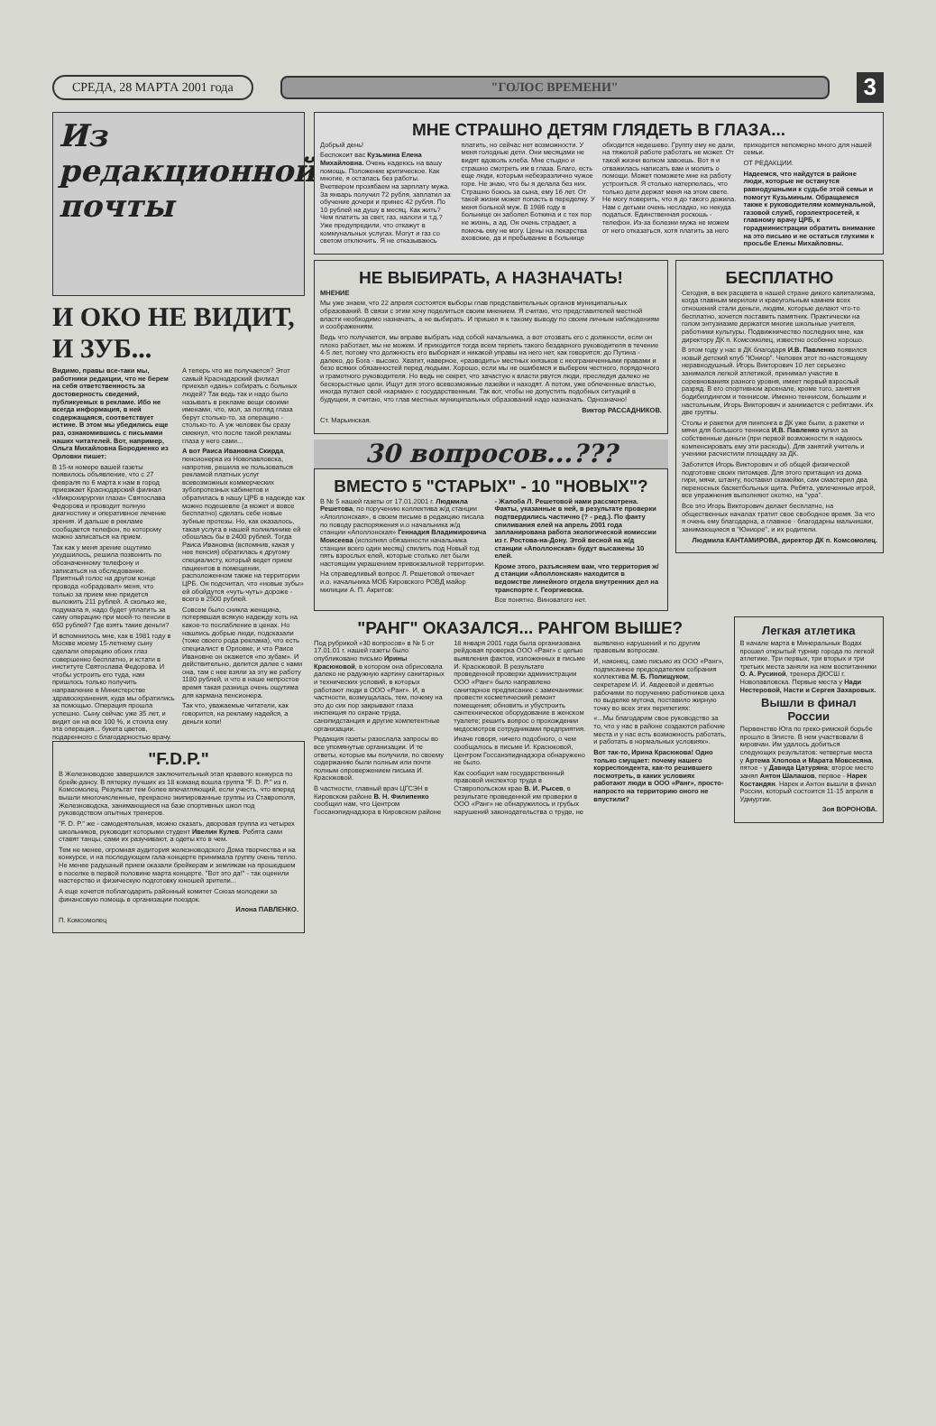СРЕДА, 28 МАРТА 2001 года "ГОЛОС ВРЕМЕНИ"
3
Из редакционной почты
И ОКО НЕ ВИДИТ, И ЗУБ...
Видимо, правы все-таки мы, работники редакции, что не берем на себя ответственность за достоверность сведений, публикуемых в рекламе. Ибо не всегда информация, в ней содержащаяся, соответствует истине. В этом мы убедились еще раз, ознакомившись с письмами наших читателей. Вот, например, Ольга Михайловна Бородиенко из Орловки пишет:
В 15-м номере вашей газеты появилось объявление, что с 27 февраля по 6 марта к нам в город приезжает Краснодарский филиал «Микрохирургии глаза» Святослава Федорова и проводит полную диагностику и оперативное лечение зрения. И дальше в рекламе сообщается телефон, по которому можно записаться на прием.
Так как у меня зрение ощутимо ухудшилось, решила позвонить по обозначенному телефону и записаться на обследование. Приятный голос на другом конце провода «обрадовал» меня, что только за прием мне придется выложить 211 рублей. А сколько же, подумала я, надо будет уплатить за саму операцию при моей-то пенсии в 650 рублей? Где взять такие деньги?
И вспомнилось мне, как в 1981 году в Москве моему 15-летнему сыну сделали операцию обоих глаз совершенно бесплатно, и кстати в институте Святослава Федорова. И чтобы устроить его туда, нам пришлось только получить направление в Министерстве здравоохранения, куда мы обратились за помощью. Операция прошла успешно. Сыну сейчас уже 35 лет, и видит он на все 100 %, и стоила ему эта операция... букета цветов, подаренного с благодарностью врачу.
А теперь что же получается? Этот самый Краснодарский филиал приехал «дань» собирать с больных людей? Так ведь так и надо было называть в рекламе вещи своими именами, что, мол, за погляд глаза берут столько-то, за операцию - столько-то. А уж человек бы сразу смекнул, что после такой рекламы глаза у него сами...
А вот Раиса Ивановна Скирда, пенсионерка из Новопавловска, напротив, решила не пользоваться рекламой платных услуг всевозможных коммерческих зубопротезных кабинетов и обратилась в нашу ЦРБ в надежде как можно подешевле (а может и вовсе бесплатно) сделать себе новые зубные протезы. Но, как оказалось, такая услуга в нашей поликлинике ей обошлась бы в 2400 рублей. Тогда Раиса Ивановна (вспомнив, какая у нее пенсия) обратилась к другому специалисту, который ведет прием пациентов в помещении, расположенном также на территории ЦРБ. Он подсчитал, что «новые зубы» ей обойдутся «чуть-чуть» дороже - всего в 2500 рублей.
Совсем было сникла женщина, потерявшая всякую надежду хоть на какое-то послабление в ценах. Но нашлись добрые люди, подсказали (тоже своего рода реклама), что есть специалист в Орловке, и что Раисе Ивановне он окажется «по зубам». И действительно, делится далее с нами она, там с нее взяли за эту же работу 1180 рублей, и что в наше непростое время такая разница очень ощутима для кармана пенсионера.
Так что, уважаемые читатели, как говорится, на рекламу надейся, а деньги копи!
"F.D.P."
В Железноводске завершился заключительный этап краевого конкурса по брейк-дансу. В пятерку лучших из 18 команд вошла группа "F. D. P." из п. Комсомолец. Результат тем более впечатляющий, если учесть, что вперед вышли многочисленные, прекрасно экипированные группы из Ставрополя, Железноводска, занимающиеся на базе спортивных школ под руководством опытных тренеров.
"F. D. P." же - самодеятельная, можно сказать, дворовая группа из четырех школьников, руководит которыми студент Ивелин Кулев. Ребята сами ставят танцы, сами их разучивают, а одеты кто в чем.
Тем не менее, огромная аудитория железноводского Дома творчества и на конкурсе, и на последующем гала-концерте принимала группу очень тепло. Не менее радушный прием оказали брейкерам и землякам на прошедшем в поселке в первой половине марта концерте. "Вот это да!" - так оценили мастерство и физическую подготовку юношей зрители...
А еще хочется поблагодарить районный комитет Союза молодежи за финансовую помощь в организации поездок.
Илона ПАВЛЕНКО.
П. Комсомолец
МНЕ СТРАШНО ДЕТЯМ ГЛЯДЕТЬ В ГЛАЗА...
Добрый день!
Беспокоит вас Кузьмина Елена Михайловна. Очень надеюсь на вашу помощь. Положение критическое. Как многие, я осталась без работы. Вчетвером прозябаем на зарплату мужа. За январь получил 72 рубля, заплатил за обучение дочери и принес 42 рубля. По 10 рублей на душу в месяц. Как жить? Чем платить за свет, газ, налоги и т.д.? Уже предупредили, что откажут в коммунальных услугах. Могут и газ со светом отключить. Я не отказываюсь платить, но сейчас нет возможности. У меня голодные дети. Они месяцами не видят вдоволь хлеба. Мне стыдно и страшно смотреть им в глаза. Благо, есть еще люди, которым небезразлично чужое горе. Не знаю, что бы я делала без них. Страшно боюсь за сына, ему 16 лет. От такой жизни может попасть в переделку. У меня больной муж. В 1986 году в больнице он заболел Боткина и с тех пор не жизнь, а ад. Он очень страдает, а помочь ему не могу. Цены на лекарства аховские, да и пребывание в больнице обходится недешево. Группу ему не дали, на тяжелой работе работать не может. От такой жизни волком завоешь. Вот я и отважилась написать вам и молить о помощи. Может поможете мне на работу устроиться. Я столько натерпелась, что только дети держат меня на этом свете. Не могу поверить, что я до такого дожила. Нам с детьми очень несладко, но некуда податься. Единственная роскошь - телефон. Из-за болезни мужа не можем от него отказаться, хотя платить за него приходится непомерно много для нашей семьи.
ОТ РЕДАКЦИИ.
Надеемся, что найдутся в районе люди, которые не останутся равнодушными к судьбе этой семьи и помогут Кузьминым. Обращаемся также к руководителям коммунальной, газовой служб, горэлектросетей, к главному врачу ЦРБ, к горадминистрации обратить внимание на это письмо и не остаться глухими к просьбе Елены Михайловны.
НЕ ВЫБИРАТЬ, А НАЗНАЧАТЬ!
МНЕНИЕ
Мы уже знаем, что 22 апреля состоятся выборы глав представительных органов муниципальных образований. В связи с этим хочу поделиться своим мнением. Я считаю, что представителей местной власти необходимо назначать, а не выбирать. И пришел я к такому выводу по своим личным наблюдениям и соображениям.
Ведь что получается, мы вправе выбрать над собой начальника, а вот отозвать его с должности, если он плохо работает, мы не можем. И приходится тогда всем терпеть такого бездарного руководителя в течение 4-5 лет, потому что должность его выборная и никакой управы на него нет, как говорится: до Путина - далеко, до Бога - высоко. Хватит, наверное, «разводить» местных князьков с неограниченными правами и безо всяких обязанностей перед людьми. Хорошо, если мы не ошибемся и выберем честного, порядочного и грамотного руководителя. Но ведь не секрет, что зачастую к власти рвутся люди, преследуя далеко не бескорыстные цели. Ищут для этого всевозможные лазейки и находят. А потом, уже облеченные властью, иногда путают свой «карман» с государственным. Так вот, чтобы не допустить подобных ситуаций в будущем, я считаю, что глав местных муниципальных образований надо назначать. Однозначно!
Виктор РАССАДНИКОВ.
Ст. Марьинская.
30 вопросов...???
ВМЕСТО 5 "СТАРЫХ" - 10 "НОВЫХ"?
В № 5 нашей газеты от 17.01.2001 г. Людмила Решетова, по поручению коллектива ж/д станции «Аполлонская», в своем письме в редакцию писала по поводу распоряжения и.о начальника ж/д станции «Аполлонская» Геннадия Владимировича Моисеева (исполнял обязанности начальника станции всего один месяц) спилить под Новый год пять взрослых елей, которые столько лет были настоящим украшением привокзальной территории.
На справедливый вопрос Л. Решетовой отвечает и.о. начальника МОБ Кировского РОВД майор милиции А. П. Акритов:
- Жалоба Л. Решетовой нами рассмотрена. Факты, указанные в ней, в результате проверки подтвердились частично (? - ред.). По факту спиливания елей на апрель 2001 года запланирована работа экологической комиссии из г. Ростова-на-Дону. Этой весной на ж/д станции «Аполлонская» будут высажены 10 елей.
Кроме этого, разъясняем вам, что территория ж/д станции «Аполлонская» находится в ведомстве линейного отдела внутренних дел на транспорте г. Георгиевска.
Все понятно. Виноватого нет.
БЕСПЛАТНО
Сегодня, в век расцвета в нашей стране дикого капитализма, когда главным мерилом и краеугольным камнем всех отношений стали деньги, людям, которые делают что-то бесплатно, хочется поставить памятник. Практически на голом энтузиазме держатся многие школьные учителя, работники культуры. Подвижничество последних мне, как директору ДК п. Комсомолец, известно особенно хорошо.
В этом году у нас в ДК благодаря И.В. Павленко появился новый детский клуб "Юниор". Человек этот по-настоящему неравнодушный. Игорь Викторович 10 лет серьезно занимался легкой атлетикой, принимал участие в соревнованиях разного уровня, имеет первый взрослый разряд. В его спортивном арсенале, кроме того, занятия бодибилдингом и теннисом. Именно теннисом, большим и настольным, Игорь Викторович и занимается с ребятами. Их две группы.
Столы и ракетки для пинпонга в ДК уже были, а ракетки и мячи для большого тенниса И.В. Павленко купил за собственные деньги (при первой возможности я надеюсь компенсировать ему эти расходы). Для занятий учитель и ученики расчистили площадку за ДК.
Заботится Игорь Викторович и об общей физической подготовке своих питомцев. Для этого притащил из дома гири, мячи, штангу, поставил скамейки, сам смастерил два переносных баскетбольных щита. Ребята, увлеченные игрой, все упражнения выполняют охотно, на "ура".
Все это Игорь Викторович делает бесплатно, на общественных началах тратит свое свободное время. За что я очень ему благодарна, а главное - благодарны мальчишки, занимающиеся в "Юниоре", и их родители.
Людмила КАНТАМИРОВА, директор ДК п. Комсомолец.
"РАНГ" ОКАЗАЛСЯ... РАНГОМ ВЫШЕ?
Под рубрикой «30 вопросов» в № 5 от 17.01.01 г. нашей газеты было опубликовано письмо Ирины Красюковой, в котором она обрисовала далеко не радужную картину санитарных и технических условий, в которых работают люди в ООО «Ранг». И, в частности, возмущалась, тем, почему на это до сих пор закрывают глаза инспекция по охране труда, санэпидстанция и другие компетентные организации.
Редакция газеты разослала запросы во все упомянутые организации. И те ответы, которые мы получили, по своему содержанию были полным или почти полным опровержением письма И. Красюковой.
В частности, главный врач ЦГСЭН в Кировском районе В. Н. Филипенко сообщил нам, что Центром Госсанэпиднадзора в Кировском районе 18 января 2001 года была организована рейдовая проверка ООО «Ранг» с целью выявления фактов, изложенных в письме И. Красюковой. В результате проведенной проверки администрации ООО «Ранг» было направлено санитарное предписание с замечаниями: провести косметический ремонт помещения; обновить и убустроить сантехническое оборудование в женском туалете; решить вопрос о прохождении медосмотров сотрудниками предприятия.
Иначе говоря, ничего подобного, о чем сообщалось в письме И. Красюковой, Центром Госсанэпиднадзора обнаружено не было.
Как сообщил нам государственный правовой инспектор труда в Ставропольском крае В. И. Рысев, в результате проведенной им проверки в ООО «Ранг» не обнаружилось и грубых нарушений законодательства о труде, не выявлено нарушений и по другим правовым вопросам.
И, наконец, само письмо из ООО «Ранг», подписанное председателем собрания коллектива М. Б. Полищуком, секретарем И. И. Авдеевой и девятью рабочими по поручению работников цеха по выделке мутона, поставило жирную точку во всех этих перипетиях:
«...Мы благодарим свое руководство за то, что у нас в районе создаются рабочие места и у нас есть возможность работать, и работать в нормальных условиях».
Вот так-то, Ирина Красюкова! Одно только смущает: почему нашего корреспондента, как-то решившего посмотреть, в каких условиях работают люди в ООО «Ранг», просто-напросто на территорию оного не впустили?
Легкая атлетика
В начале марта в Минеральных Водах прошел открытый турнир города по легкой атлетике. Три первых, три вторых и три третьих места заняли на нем воспитанники О. А. Русиной, тренера ДЮСШ г. Новопавловска. Первые места у Нади Нестеровой, Насти и Сергея Захаровых.
Вышли в финал России
Первенство Юга по греко-римской борьбе прошло в Элисте. В нем участвовали 8 кировчан. Им удалось добиться следующих результатов: четвертые места у Артема Хлопова и Марата Мовсесяна, пятое - у Давида Цатуряна; второе место занял Антон Шалашов, первое - Нарек Костандян. Нарек и Антон вышли в финал России, который состоится 11-15 апреля в Удмуртии.
Зоя ВОРОНОВА.